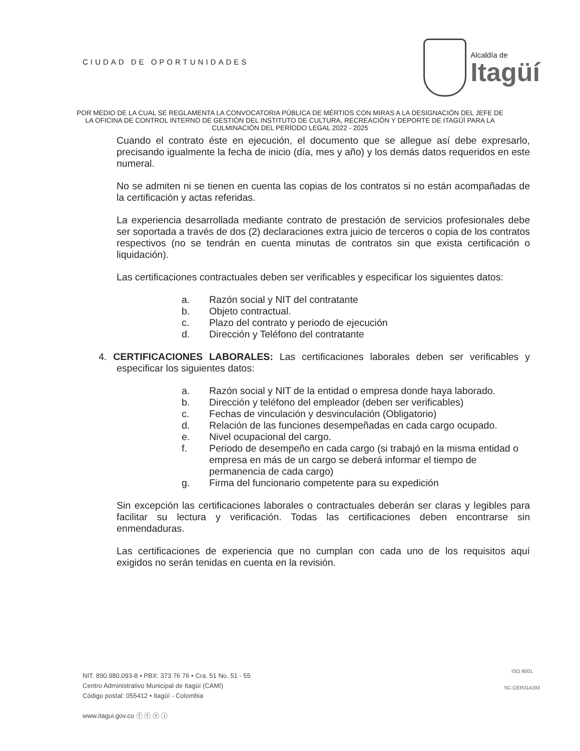CIUDAD DE OPORTUNIDADES
Alcaldía de
Itagüí
POR MEDIO DE LA CUAL SE REGLAMENTA LA CONVOCATORIA PÚBLICA DE MÉRTIOS CON MIRAS A LA DESIGNACIÓN DEL JEFE DE LA OFICINA DE CONTROL INTERNO DE GESTIÓN DEL INSTITUTO DE CULTURA, RECREACIÓN Y DEPORTE DE ITAGÜÍ PARA LA CULMINACIÓN DEL PERÍODO LEGAL 2022 - 2025
Cuando el contrato éste en ejecución, el documento que se allegue así debe expresarlo, precisando igualmente la fecha de inicio (día, mes y año) y los demás datos requeridos en este numeral.
No se admiten ni se tienen en cuenta las copias de los contratos si no están acompañadas de la certificación y actas referidas.
La experiencia desarrollada mediante contrato de prestación de servicios profesionales debe ser soportada a través de dos (2) declaraciones extra juicio de terceros o copia de los contratos respectivos (no se tendrán en cuenta minutas de contratos sin que exista certificación o liquidación).
Las certificaciones contractuales deben ser verificables y especificar los siguientes datos:
a. Razón social y NIT del contratante
b. Objeto contractual.
c. Plazo del contrato y periodo de ejecución
d. Dirección y Teléfono del contratante
4. CERTIFICACIONES LABORALES: Las certificaciones laborales deben ser verificables y especificar los siguientes datos:
a. Razón social y NIT de la entidad o empresa donde haya laborado.
b. Dirección y teléfono del empleador (deben ser verificables)
c. Fechas de vinculación y desvinculación (Obligatorio)
d. Relación de las funciones desempeñadas en cada cargo ocupado.
e. Nivel ocupacional del cargo.
f. Periodo de desempeño en cada cargo (si trabajó en la misma entidad o empresa en más de un cargo se deberá informar el tiempo de permanencia de cada cargo)
g. Firma del funcionario competente para su expedición
Sin excepción las certificaciones laborales o contractuales deberán ser claras y legibles para facilitar su lectura y verificación. Todas las certificaciones deben encontrarse sin enmendaduras.
Las certificaciones de experiencia que no cumplan con cada uno de los requisitos aquí exigidos no serán tenidas en cuenta en la revisión.
NIT. 890.980.093-8 • PBX: 373 76 76 • Cra. 51 No. 51 - 55
Centro Administrativo Municipal de Itagüí (CAMI)
Código postal: 055412 • Itagüí - Colombia
www.itagui.gov.co ⓕ ⓣ ⓨ ⓘ
ISO 9001
SC-CER314193